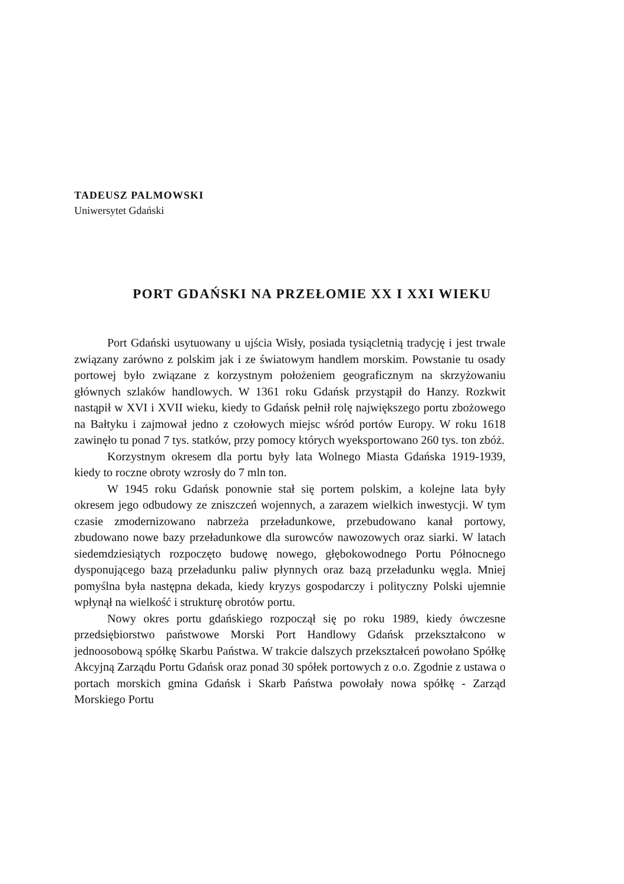TADEUSZ PALMOWSKI
Uniwersytet Gdański
PORT GDAŃSKI NA PRZEŁOMIE XX I XXI WIEKU
Port Gdański usytuowany u ujścia Wisły, posiada tysiącletnią tradycję i jest trwale związany zarówno z polskim jak i ze światowym handlem morskim. Powstanie tu osady portowej było związane z korzystnym położeniem geograficznym na skrzyżowaniu głównych szlaków handlowych. W 1361 roku Gdańsk przystąpił do Hanzy. Rozkwit nastąpił w XVI i XVII wieku, kiedy to Gdańsk pełnił rolę największego portu zbożowego na Bałtyku i zajmował jedno z czołowych miejsc wśród portów Europy. W roku 1618 zawinęło tu ponad 7 tys. statków, przy pomocy których wyeksportowano 260 tys. ton zbóż.
Korzystnym okresem dla portu były lata Wolnego Miasta Gdańska 1919-1939, kiedy to roczne obroty wzrosły do 7 mln ton.
W 1945 roku Gdańsk ponownie stał się portem polskim, a kolejne lata były okresem jego odbudowy ze zniszczeń wojennych, a zarazem wielkich inwestycji. W tym czasie zmodernizowano nabrzeża przeładunkowe, przebudowano kanał portowy, zbudowano nowe bazy przeładunkowe dla surowców nawozowych oraz siarki. W latach siedemdziesiątych rozpoczęto budowę nowego, głębokowodnego Portu Północnego dysponującego bazą przeładunku paliw płynnych oraz bazą przeładunku węgla. Mniej pomyślna była następna dekada, kiedy kryzys gospodarczy i polityczny Polski ujemnie wpłynął na wielkość i strukturę obrotów portu.
Nowy okres portu gdańskiego rozpoczął się po roku 1989, kiedy ówczesne przedsiębiorstwo państwowe Morski Port Handlowy Gdańsk przekształcono w jednoosobową spółkę Skarbu Państwa. W trakcie dalszych przekształceń powołano Spółkę Akcyjną Zarządu Portu Gdańsk oraz ponad 30 spółek portowych z o.o. Zgodnie z ustawa o portach morskich gmina Gdańsk i Skarb Państwa powołały nowa spółkę - Zarząd Morskiego Portu